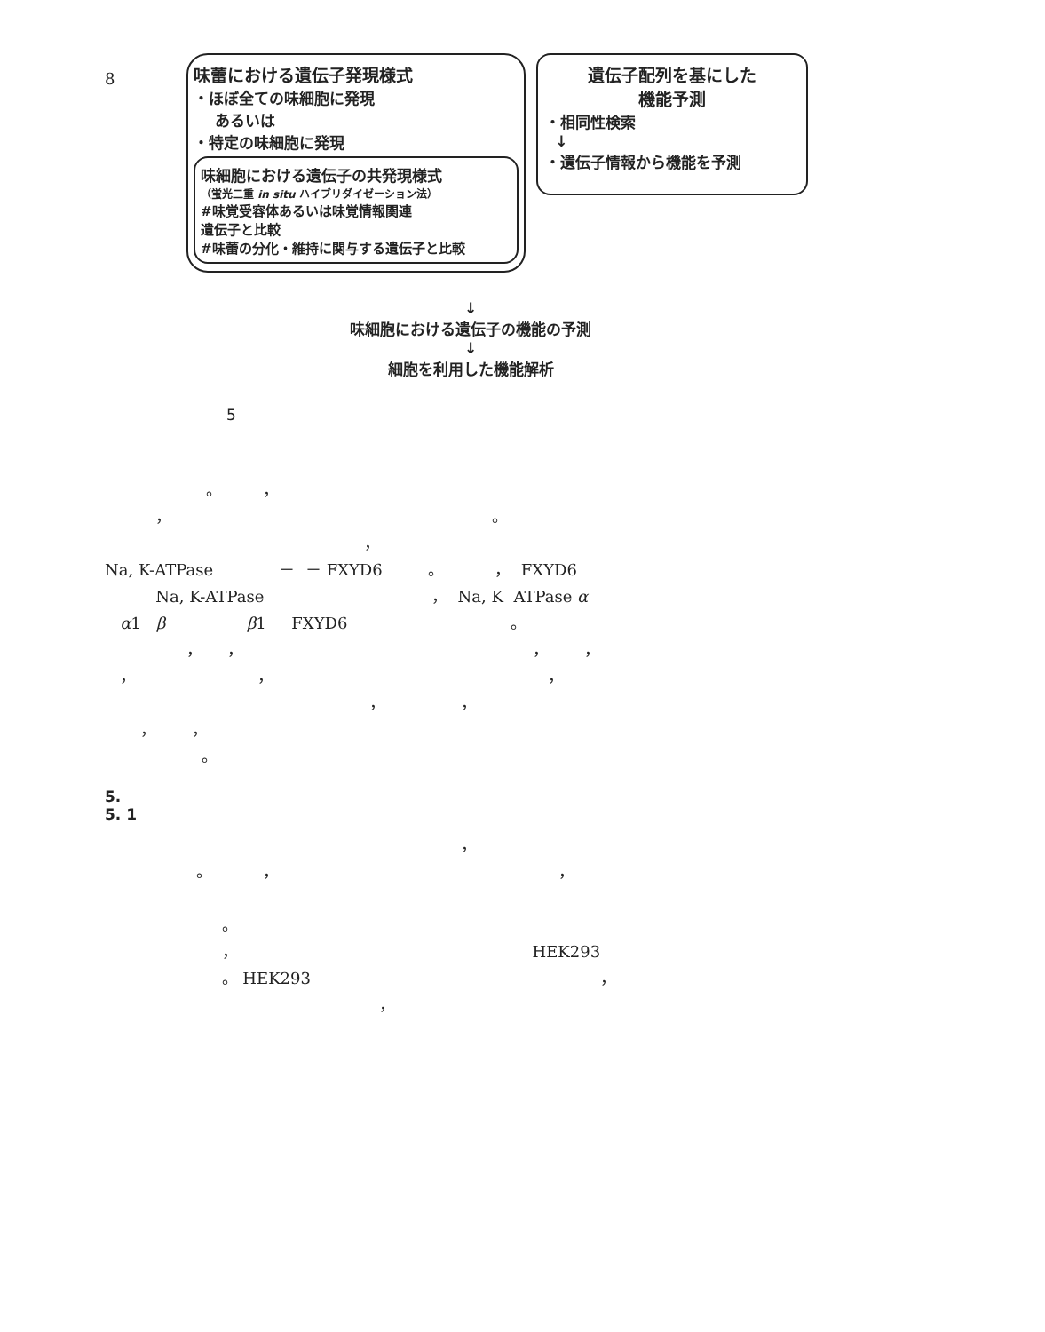8
味蕾における遺伝子発現様式
・ほぼ全ての味細胞に発現
あるいは
・特定の味細胞に発現
味細胞における遺伝子の共発現様式
（蛍光二重 in situ ハイブリダイゼーション法）
#味覚受容体あるいは味覚情報関連
遺伝子と比較
#味蕾の分化・維持に関与する遺伝子と比較
遺伝子配列を基にした
機能予測
・相同性検索
↓
・遺伝子情報から機能を予測
↓
味細胞における遺伝子の機能の予測
↓
細胞を利用した機能解析
5
。 ， ， 。 ， Na, K-ATPase － － FXYD6 。 ， FXYD6 Na, K-ATPase ， Na, K ATPase α α1 β β1 FXYD6 。 ， ， ， ， ， ， ， ， ， ， ， 。
5.
5. 1
， 。 ， ， 。 ， HEK293 。 HEK293 ， ，